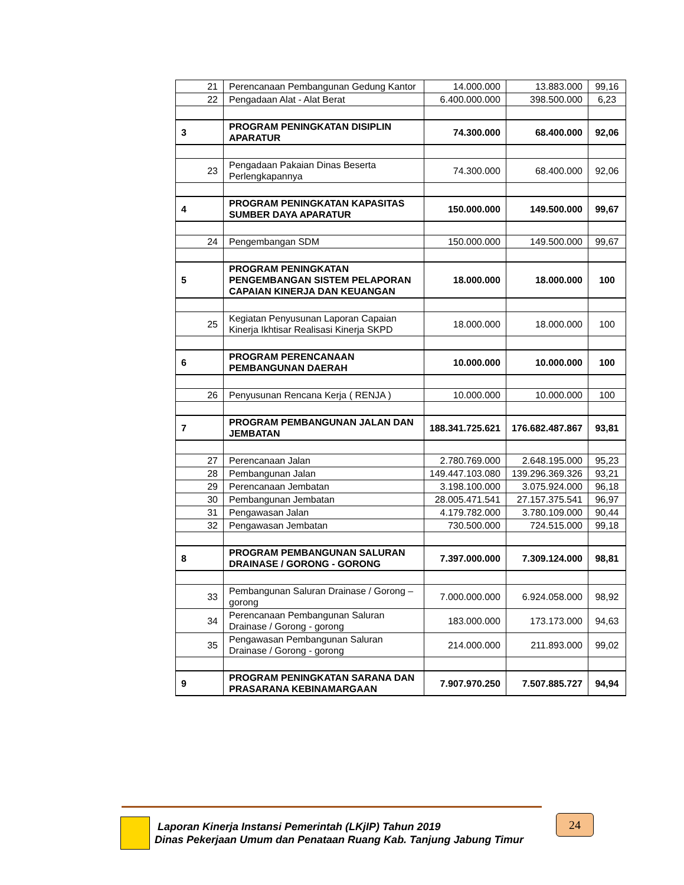| 21 | Perencanaan Pembangunan Gedung Kantor | 14.000.000 | 13.883.000 | 99,16 |
| 22 | Pengadaan Alat - Alat Berat | 6.400.000.000 | 398.500.000 | 6,23 |
| 3 | PROGRAM PENINGKATAN DISIPLIN APARATUR | 74.300.000 | 68.400.000 | 92,06 |
| 23 | Pengadaan Pakaian Dinas Beserta Perlengkapannya | 74.300.000 | 68.400.000 | 92,06 |
| 4 | PROGRAM PENINGKATAN KAPASITAS SUMBER DAYA APARATUR | 150.000.000 | 149.500.000 | 99,67 |
| 24 | Pengembangan SDM | 150.000.000 | 149.500.000 | 99,67 |
| 5 | PROGRAM PENINGKATAN PENGEMBANGAN SISTEM PELAPORAN CAPAIAN KINERJA DAN KEUANGAN | 18.000.000 | 18.000.000 | 100 |
| 25 | Kegiatan Penyusunan Laporan Capaian Kinerja Ikhtisar Realisasi Kinerja SKPD | 18.000.000 | 18.000.000 | 100 |
| 6 | PROGRAM PERENCANAAN PEMBANGUNAN DAERAH | 10.000.000 | 10.000.000 | 100 |
| 26 | Penyusunan Rencana Kerja ( RENJA ) | 10.000.000 | 10.000.000 | 100 |
| 7 | PROGRAM PEMBANGUNAN JALAN DAN JEMBATAN | 188.341.725.621 | 176.682.487.867 | 93,81 |
| 27 | Perencanaan Jalan | 2.780.769.000 | 2.648.195.000 | 95,23 |
| 28 | Pembangunan Jalan | 149.447.103.080 | 139.296.369.326 | 93,21 |
| 29 | Perencanaan Jembatan | 3.198.100.000 | 3.075.924.000 | 96,18 |
| 30 | Pembangunan Jembatan | 28.005.471.541 | 27.157.375.541 | 96,97 |
| 31 | Pengawasan Jalan | 4.179.782.000 | 3.780.109.000 | 90,44 |
| 32 | Pengawasan Jembatan | 730.500.000 | 724.515.000 | 99,18 |
| 8 | PROGRAM PEMBANGUNAN SALURAN DRAINASE / GORONG - GORONG | 7.397.000.000 | 7.309.124.000 | 98,81 |
| 33 | Pembangunan Saluran Drainase / Gorong – gorong | 7.000.000.000 | 6.924.058.000 | 98,92 |
| 34 | Perencanaan Pembangunan Saluran Drainase / Gorong - gorong | 183.000.000 | 173.173.000 | 94,63 |
| 35 | Pengawasan Pembangunan Saluran Drainase / Gorong - gorong | 214.000.000 | 211.893.000 | 99,02 |
| 9 | PROGRAM PENINGKATAN SARANA DAN PRASARANA KEBINAMARGAAN | 7.907.970.250 | 7.507.885.727 | 94,94 |
Laporan Kinerja Instansi Pemerintah (LKjIP) Tahun 2019
Dinas Pekerjaan Umum dan Penataan Ruang Kab. Tanjung Jabung Timur
24